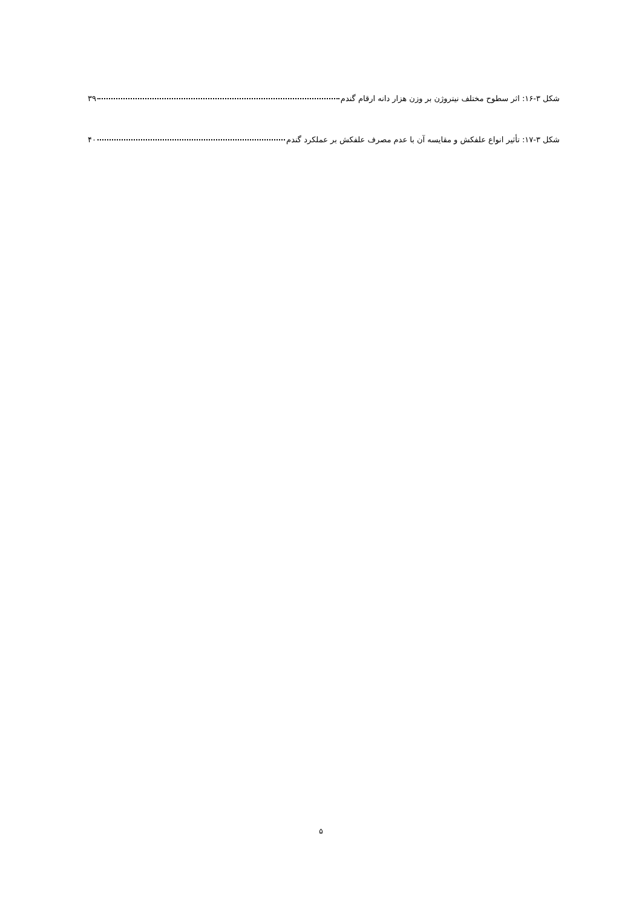شکل ۳-۱۶: اثر سطوح مختلف نیتروژن بر وزن هزار دانه ارقام گندم ۳۹
شکل ۳-۱۷: تأثیر انواع علفکش و مقایسه آن با عدم مصرف علفکش بر عملکرد گندم ۴۰
۵